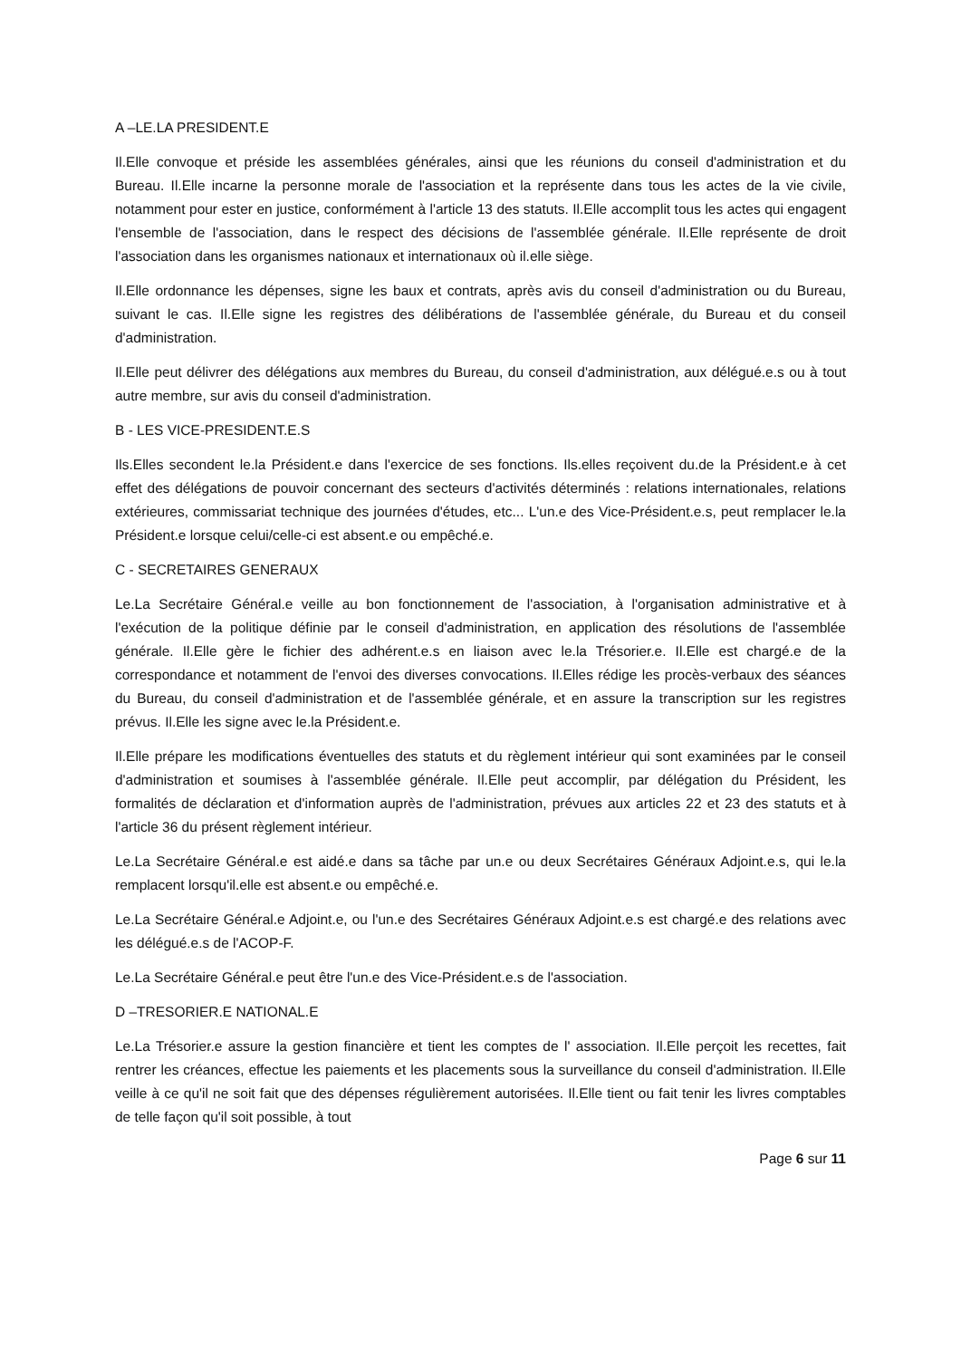A –LE.LA PRESIDENT.E
Il.Elle convoque et préside les assemblées générales, ainsi que les réunions du conseil d'administration et du Bureau. Il.Elle incarne la personne morale de l'association et la représente dans tous les actes de la vie civile, notamment pour ester en justice, conformément à l'article 13 des statuts. Il.Elle accomplit tous les actes qui engagent l'ensemble de l'association, dans le respect des décisions de l'assemblée générale. Il.Elle représente de droit l'association dans les organismes nationaux et internationaux où il.elle siège.
Il.Elle ordonnance les dépenses, signe les baux et contrats, après avis du conseil d'administration ou du Bureau, suivant le cas. Il.Elle signe les registres des délibérations de l'assemblée générale, du Bureau et du conseil d'administration.
Il.Elle peut délivrer des délégations aux membres du Bureau, du conseil d'administration, aux délégué.e.s ou à tout autre membre, sur avis du conseil d'administration.
B - LES VICE-PRESIDENT.E.S
Ils.Elles secondent le.la Président.e dans l'exercice de ses fonctions. Ils.elles reçoivent du.de la Président.e à cet effet des délégations de pouvoir concernant des secteurs d'activités déterminés : relations internationales, relations extérieures, commissariat technique des journées d'études, etc... L'un.e des Vice-Président.e.s, peut remplacer le.la Président.e lorsque celui/celle-ci est absent.e ou empêché.e.
C - SECRETAIRES GENERAUX
Le.La Secrétaire Général.e veille au bon fonctionnement de l'association, à l'organisation administrative et à l'exécution de la politique définie par le conseil d'administration, en application des résolutions de l'assemblée générale. Il.Elle gère le fichier des adhérent.e.s en liaison avec le.la Trésorier.e. Il.Elle est chargé.e de la correspondance et notamment de l'envoi des diverses convocations. Il.Elles rédige les procès-verbaux des séances du Bureau, du conseil d'administration et de l'assemblée générale, et en assure la transcription sur les registres prévus. Il.Elle les signe avec le.la Président.e.
Il.Elle prépare les modifications éventuelles des statuts et du règlement intérieur qui sont examinées par le conseil d'administration et soumises à l'assemblée générale. Il.Elle peut accomplir, par délégation du Président, les formalités de déclaration et d'information auprès de l'administration, prévues aux articles 22 et 23 des statuts et à l'article 36 du présent règlement intérieur.
Le.La Secrétaire Général.e est aidé.e dans sa tâche par un.e ou deux Secrétaires Généraux Adjoint.e.s, qui le.la remplacent lorsqu'il.elle est absent.e ou empêché.e.
Le.La Secrétaire Général.e Adjoint.e, ou l'un.e des Secrétaires Généraux Adjoint.e.s est chargé.e des relations avec les délégué.e.s de l'ACOP-F.
Le.La Secrétaire Général.e peut être l'un.e des Vice-Président.e.s de l'association.
D –TRESORIER.E NATIONAL.E
Le.La Trésorier.e assure la gestion financière et tient les comptes de l' association. Il.Elle perçoit les recettes, fait rentrer les créances, effectue les paiements et les placements sous la surveillance du conseil d'administration. Il.Elle veille à ce qu'il ne soit fait que des dépenses régulièrement autorisées. Il.Elle tient ou fait tenir les livres comptables de telle façon qu'il soit possible, à tout
Page 6 sur 11